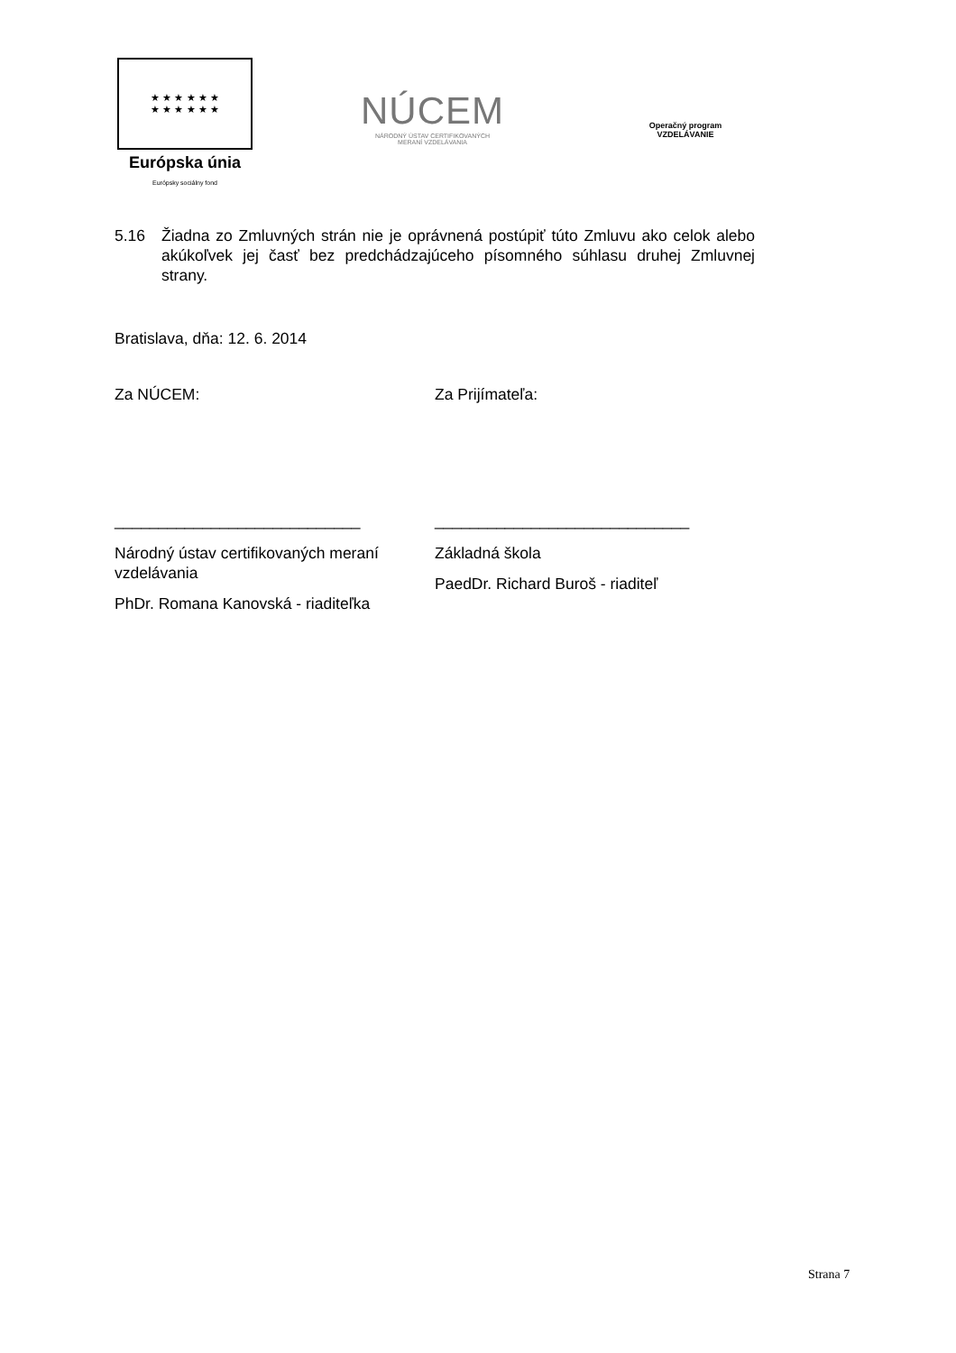★ ★ ★ ★ ★ ★
★ ★ ★ ★ ★ ★
Európska únia
Európsky sociálny fond
NÚCEM
NÁRODNÝ ÚSTAV CERTIFIKOVANÝCH
MERANÍ VZDELÁVANIA
Operačný program
VZDELÁVANIE
5.16 Žiadna zo Zmluvných strán nie je oprávnená postúpiť túto Zmluvu ako celok alebo akúkoľvek jej časť bez predchádzajúceho písomného súhlasu druhej Zmluvnej strany.
Bratislava, dňa: 12. 6. 2014
Za NÚCEM: Za Prijímateľa:
____________________________ _____________________________
Národný ústav certifikovaných meraní vzdelávania
PhDr. Romana Kanovská - riaditeľka
Základná škola
PaedDr. Richard Buroš - riaditeľ
Strana 7